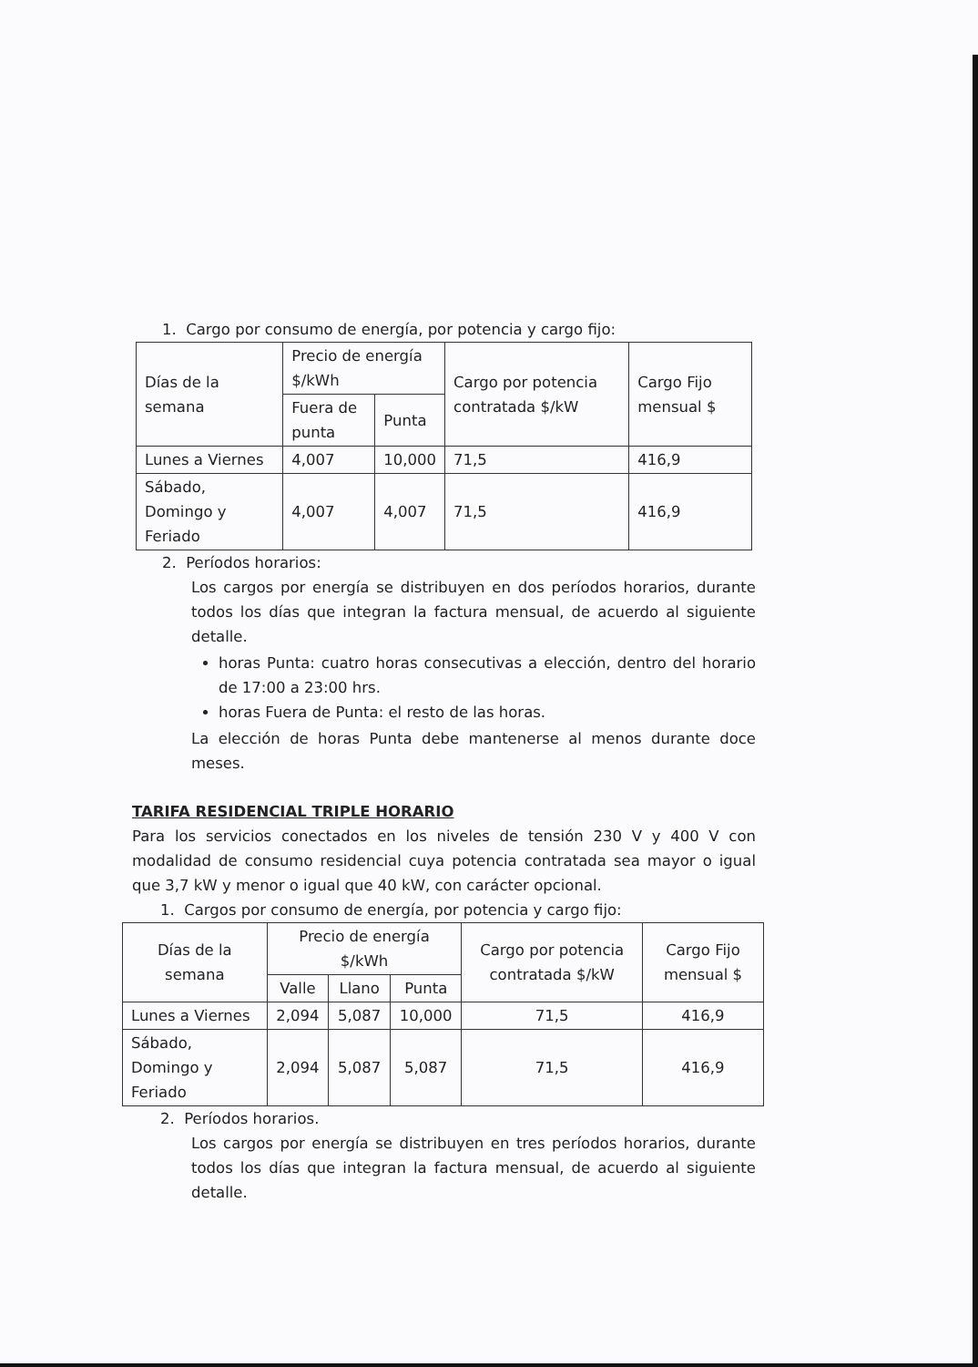1. Cargo por consumo de energía, por potencia y cargo fijo:
| Días de la semana | Precio de energía $/kWh | | Cargo por potencia contratada $/kW | Cargo Fijo mensual $ |
| | Fuera de punta | Punta | | |
| Lunes a Viernes | 4,007 | 10,000 | 71,5 | 416,9 |
| Sábado, Domingo y Feriado | 4,007 | 4,007 | 71,5 | 416,9 |
2. Períodos horarios:
Los cargos por energía se distribuyen en dos períodos horarios, durante todos los días que integran la factura mensual, de acuerdo al siguiente detalle.
horas Punta: cuatro horas consecutivas a elección, dentro del horario de 17:00 a 23:00 hrs.
horas Fuera de Punta: el resto de las horas.
La elección de horas Punta debe mantenerse al menos durante doce meses.
TARIFA RESIDENCIAL TRIPLE HORARIO
Para los servicios conectados en los niveles de tensión 230 V y 400 V con modalidad de consumo residencial cuya potencia contratada sea mayor o igual que 3,7 kW y menor o igual que 40 kW, con carácter opcional.
1. Cargos por consumo de energía, por potencia y cargo fijo:
| Días de la semana | Precio de energía $/kWh | | | Cargo por potencia contratada $/kW | Cargo Fijo mensual $ |
| | Valle | Llano | Punta | | |
| Lunes a Viernes | 2,094 | 5,087 | 10,000 | 71,5 | 416,9 |
| Sábado, Domingo y Feriado | 2,094 | 5,087 | 5,087 | 71,5 | 416,9 |
2. Períodos horarios.
Los cargos por energía se distribuyen en tres períodos horarios, durante todos los días que integran la factura mensual, de acuerdo al siguiente detalle.